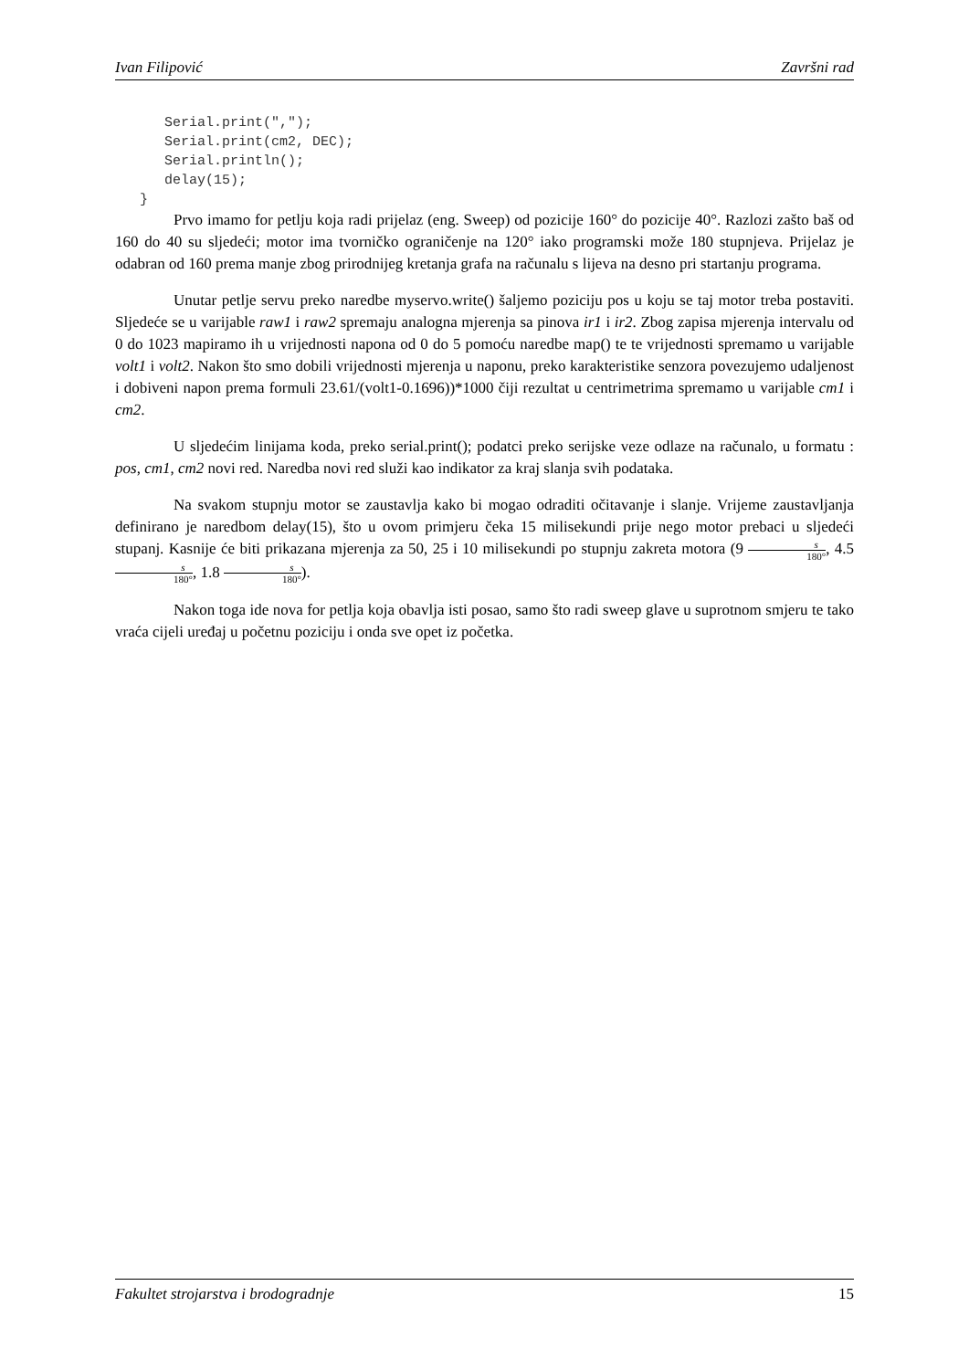Ivan Filipović Završni rad
      Serial.print(",");
      Serial.print(cm2, DEC);
      Serial.println();
      delay(15);
   }
Prvo imamo for petlju koja radi prijelaz (eng. Sweep) od pozicije 160° do pozicije 40°. Razlozi zašto baš od 160 do 40 su sljedeći; motor ima tvorničko ograničenje na 120° iako programski može 180 stupnjeva. Prijelaz je odabran od 160 prema manje zbog prirodnijeg kretanja grafa na računalu s lijeva na desno pri startanju programa.
Unutar petlje servu preko naredbe myservo.write() šaljemo poziciju pos u koju se taj motor treba postaviti. Sljedeće se u varijable raw1 i raw2 spremaju analogna mjerenja sa pinova ir1 i ir2. Zbog zapisa mjerenja intervalu od 0 do 1023 mapiramo ih u vrijednosti napona od 0 do 5 pomoću naredbe map() te te vrijednosti spremamo u varijable volt1 i volt2. Nakon što smo dobili vrijednosti mjerenja u naponu, preko karakteristike senzora povezujemo udaljenost i dobiveni napon prema formuli 23.61/(volt1-0.1696))*1000 čiji rezultat u centrimetrima spremamo u varijable cm1 i cm2.
U sljedećim linijama koda, preko serial.print(); podatci preko serijske veze odlaze na računalo, u formatu : pos, cm1, cm2 novi red. Naredba novi red služi kao indikator za kraj slanja svih podataka.
Na svakom stupnju motor se zaustavlja kako bi mogao odraditi očitavanje i slanje. Vrijeme zaustavljanja definirano je naredbom delay(15), što u ovom primjeru čeka 15 milisekundi prije nego motor prebaci u sljedeći stupanj. Kasnije će biti prikazana mjerenja za 50, 25 i 10 milisekundi po stupnju zakreta motora (9 s 180°, 4.5s 180°, 1.8 s 180°).
Nakon toga ide nova for petlja koja obavlja isti posao, samo što radi sweep glave u suprotnom smjeru te tako vraća cijeli uređaj u početnu poziciju i onda sve opet iz početka.
Fakultet strojarstva i brodogradnje 15